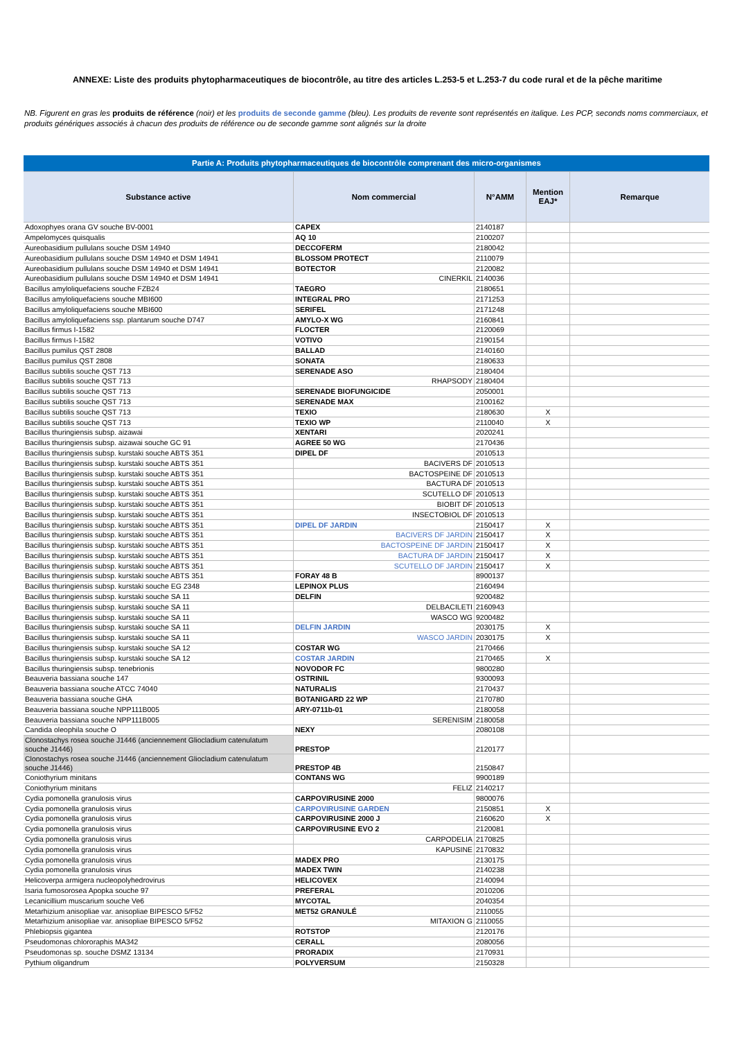ANNEXE: Liste des produits phytopharmaceutiques de biocontrôle, au titre des articles L.253-5 et L.253-7 du code rural et de la pêche maritime
NB. Figurent en gras les produits de référence (noir) et les produits de seconde gamme (bleu). Les produits de revente sont représentés en italique. Les PCP, seconds noms commerciaux, et produits génériques associés à chacun des produits de référence ou de seconde gamme sont alignés sur la droite
| Partie A: Produits phytopharmaceutiques de biocontrôle comprenant des micro-organismes | | | | |
| Substance active | Nom commercial | N°AMM | Mention EAJ* | Remarque |
| Adoxophyes orana GV souche BV-0001 | CAPEX | 2140187 | | |
| Ampelomyces quisqualis | AQ 10 | 2100207 | | |
| Aureobasidium pullulans souche DSM 14940 | DECCOFERM | 2180042 | | |
| Aureobasidium pullulans souche DSM 14940 et DSM 14941 | BLOSSOM PROTECT | 2110079 | | |
| Aureobasidium pullulans souche DSM 14940 et DSM 14941 | BOTECTOR | 2120082 | | |
| Aureobasidium pullulans souche DSM 14940 et DSM 14941 | CINERKIL | 2140036 | | |
| Bacillus amyloliquefaciens souche FZB24 | TAEGRO | 2180651 | | |
| Bacillus amyloliquefaciens souche MBI600 | INTEGRAL PRO | 2171253 | | |
| Bacillus amyloliquefaciens souche MBI600 | SERIFEL | 2171248 | | |
| Bacillus amyloliquefaciens ssp. plantarum souche D747 | AMYLO-X WG | 2160841 | | |
| Bacillus firmus I-1582 | FLOCTER | 2120069 | | |
| Bacillus firmus I-1582 | VOTIVO | 2190154 | | |
| Bacillus pumilus QST 2808 | BALLAD | 2140160 | | |
| Bacillus pumilus QST 2808 | SONATA | 2180633 | | |
| Bacillus subtilis souche QST 713 | SERENADE ASO | 2180404 | | |
| Bacillus subtilis souche QST 713 | RHAPSODY | 2180404 | | |
| Bacillus subtilis souche QST 713 | SERENADE BIOFUNGICIDE | 2050001 | | |
| Bacillus subtilis souche QST 713 | SERENADE MAX | 2100162 | | |
| Bacillus subtilis souche QST 713 | TEXIO | 2180630 | X | |
| Bacillus subtilis souche QST 713 | TEXIO WP | 2110040 | X | |
| Bacillus thuringiensis subsp. aizawai | XENTARI | 2020241 | | |
| Bacillus thuringiensis subsp. aizawai souche GC 91 | AGREE 50 WG | 2170436 | | |
| Bacillus thuringiensis subsp. kurstaki souche ABTS 351 | DIPEL DF | 2010513 | | |
| Bacillus thuringiensis subsp. kurstaki souche ABTS 351 | BACIVERS DF | 2010513 | | |
| Bacillus thuringiensis subsp. kurstaki souche ABTS 351 | BACTOSPEINE DF | 2010513 | | |
| Bacillus thuringiensis subsp. kurstaki souche ABTS 351 | BACTURA DF | 2010513 | | |
| Bacillus thuringiensis subsp. kurstaki souche ABTS 351 | SCUTELLO DF | 2010513 | | |
| Bacillus thuringiensis subsp. kurstaki souche ABTS 351 | BIOBIT DF | 2010513 | | |
| Bacillus thuringiensis subsp. kurstaki souche ABTS 351 | INSECTOBIOL DF | 2010513 | | |
| Bacillus thuringiensis subsp. kurstaki souche ABTS 351 | DIPEL DF JARDIN | 2150417 | X | |
| Bacillus thuringiensis subsp. kurstaki souche ABTS 351 | BACIVERS DF JARDIN | 2150417 | X | |
| Bacillus thuringiensis subsp. kurstaki souche ABTS 351 | BACTOSPEINE DF JARDIN | 2150417 | X | |
| Bacillus thuringiensis subsp. kurstaki souche ABTS 351 | BACTURA DF JARDIN | 2150417 | X | |
| Bacillus thuringiensis subsp. kurstaki souche ABTS 351 | SCUTELLO DF JARDIN | 2150417 | X | |
| Bacillus thuringiensis subsp. kurstaki souche ABTS 351 | FORAY 48 B | 8900137 | | |
| Bacillus thuringiensis subsp. kurstaki souche EG 2348 | LEPINOX PLUS | 2160494 | | |
| Bacillus thuringiensis subsp. kurstaki souche SA 11 | DELFIN | 9200482 | | |
| Bacillus thuringiensis subsp. kurstaki souche SA 11 | DELBACILETI | 2160943 | | |
| Bacillus thuringiensis subsp. kurstaki souche SA 11 | WASCO WG | 9200482 | | |
| Bacillus thuringiensis subsp. kurstaki souche SA 11 | DELFIN JARDIN | 2030175 | X | |
| Bacillus thuringiensis subsp. kurstaki souche SA 11 | WASCO JARDIN | 2030175 | X | |
| Bacillus thuringiensis subsp. kurstaki souche SA 12 | COSTAR WG | 2170466 | | |
| Bacillus thuringiensis subsp. kurstaki souche SA 12 | COSTAR JARDIN | 2170465 | X | |
| Bacillus thuringiensis subsp. tenebrionis | NOVODOR FC | 9800280 | | |
| Beauveria bassiana souche 147 | OSTRINIL | 9300093 | | |
| Beauveria bassiana souche ATCC 74040 | NATURALIS | 2170437 | | |
| Beauveria bassiana souche GHA | BOTANIGARD 22 WP | 2170780 | | |
| Beauveria bassiana souche NPP111B005 | ARY-0711b-01 | 2180058 | | |
| Beauveria bassiana souche NPP111B005 | SERENISIM | 2180058 | | |
| Candida oleophila souche O | NEXY | 2080108 | | |
| Clonostachys rosea souche J1446 (anciennement Gliocladium catenulatum souche J1446) | PRESTOP | 2120177 | | |
| Clonostachys rosea souche J1446 (anciennement Gliocladium catenulatum souche J1446) | PRESTOP 4B | 2150847 | | |
| Coniothyrium minitans | CONTANS WG | 9900189 | | |
| Coniothyrium minitans | FELIZ | 2140217 | | |
| Cydia pomonella granulosis virus | CARPOVIRUSINE 2000 | 9800076 | | |
| Cydia pomonella granulosis virus | CARPOVIRUSINE GARDEN | 2150851 | X | |
| Cydia pomonella granulosis virus | CARPOVIRUSINE 2000 J | 2160620 | X | |
| Cydia pomonella granulosis virus | CARPOVIRUSINE EVO 2 | 2120081 | | |
| Cydia pomonella granulosis virus | CARPODELIA | 2170825 | | |
| Cydia pomonella granulosis virus | KAPUSINE | 2170832 | | |
| Cydia pomonella granulosis virus | MADEX PRO | 2130175 | | |
| Cydia pomonella granulosis virus | MADEX TWIN | 2140238 | | |
| Helicoverpa armigera nucleopolyhedrovirus | HELICOVEX | 2140094 | | |
| Isaria fumosorosea Apopka souche 97 | PREFERAL | 2010206 | | |
| Lecanicillium muscarium souche Ve6 | MYCOTAL | 2040354 | | |
| Metarhizium anisopliae var. anisopliae BIPESCO 5/F52 | MET52 GRANULÉ | 2110055 | | |
| Metarhizium anisopliae var. anisopliae BIPESCO 5/F52 | MITAXION G | 2110055 | | |
| Phlebiopsis gigantea | ROTSTOP | 2120176 | | |
| Pseudomonas chlororaphis MA342 | CERALL | 2080056 | | |
| Pseudomonas sp. souche DSMZ 13134 | PRORADIX | 2170931 | | |
| Pythium oligandrum | POLYVERSUM | 2150328 | | |